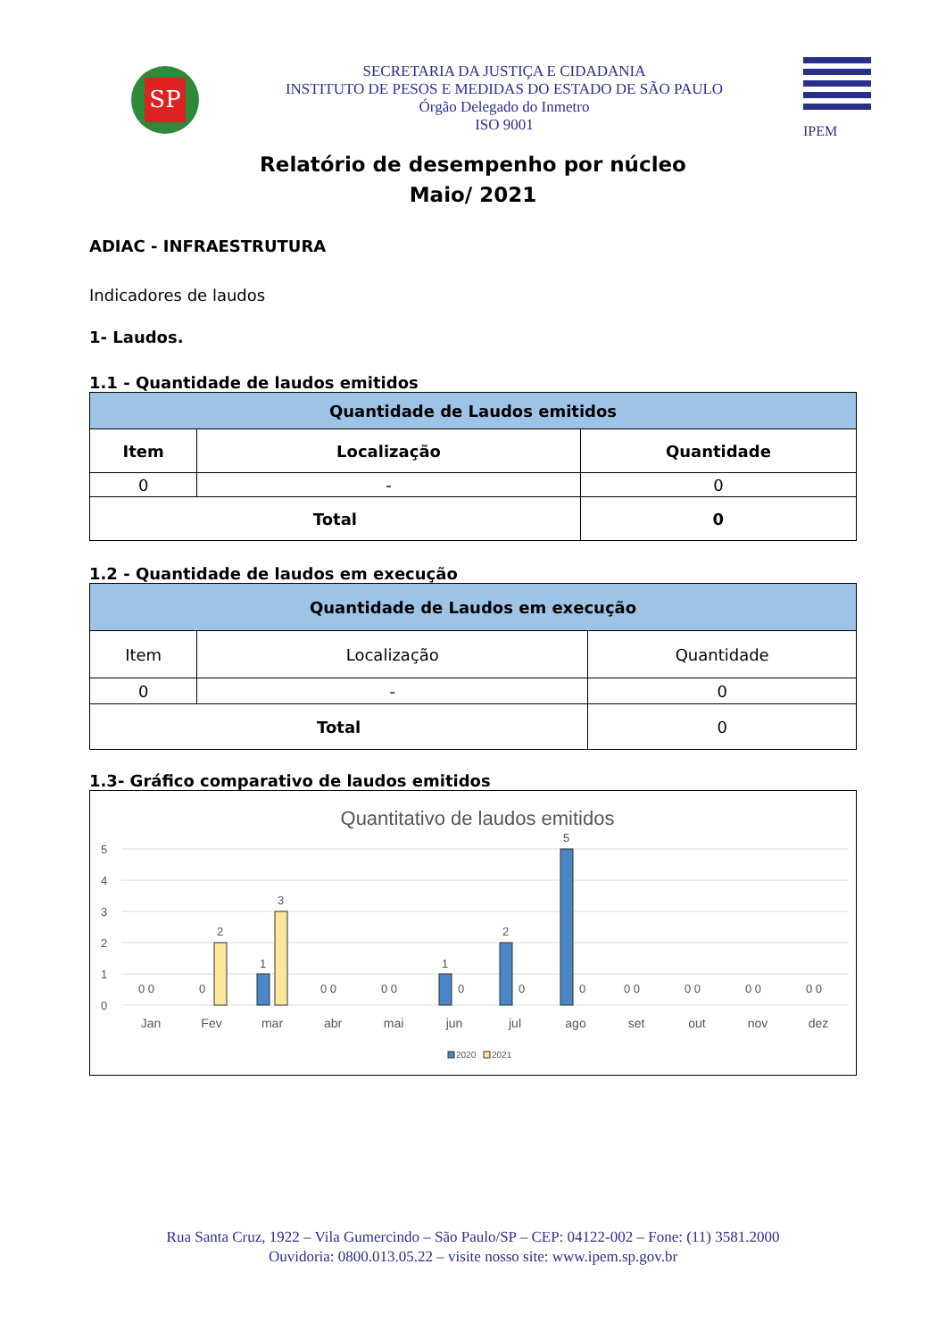SP
SECRETARIA DA JUSTIÇA E CIDADANIA
INSTITUTO DE PESOS E MEDIDAS DO ESTADO DE SÃO PAULO
Órgão Delegado do Inmetro
ISO 9001
IPEM
Relatório de desempenho por núcleo
Maio/ 2021
ADIAC - INFRAESTRUTURA
Indicadores de laudos
1- Laudos.
1.1 - Quantidade de laudos emitidos
| Quantidade de Laudos emitidos | | |
| --- | --- | --- |
| Item | Localização | Quantidade |
| 0 | - | 0 |
| Total | | 0 |
1.2 - Quantidade de laudos em execução
| Quantidade de Laudos em execução | | |
| --- | --- | --- |
| Item | Localização | Quantidade |
| 0 | - | 0 |
| Total | | 0 |
1.3- Gráfico comparativo de laudos emitidos
Quantitativo de laudos emitidos
5
4
3
2
1
0
2
1
3
1
2
5
0 0
0
0 0
0 0
0
0
0
0 0
0 0
0 0
0 0
Jan
Fev
mar
abr
mai
jun
jul
ago
set
out
nov
dez
2020
2021
Rua Santa Cruz, 1922 – Vila Gumercindo – São Paulo/SP – CEP: 04122-002 – Fone: (11) 3581.2000
Ouvidoria: 0800.013.05.22 – visite nosso site: www.ipem.sp.gov.br